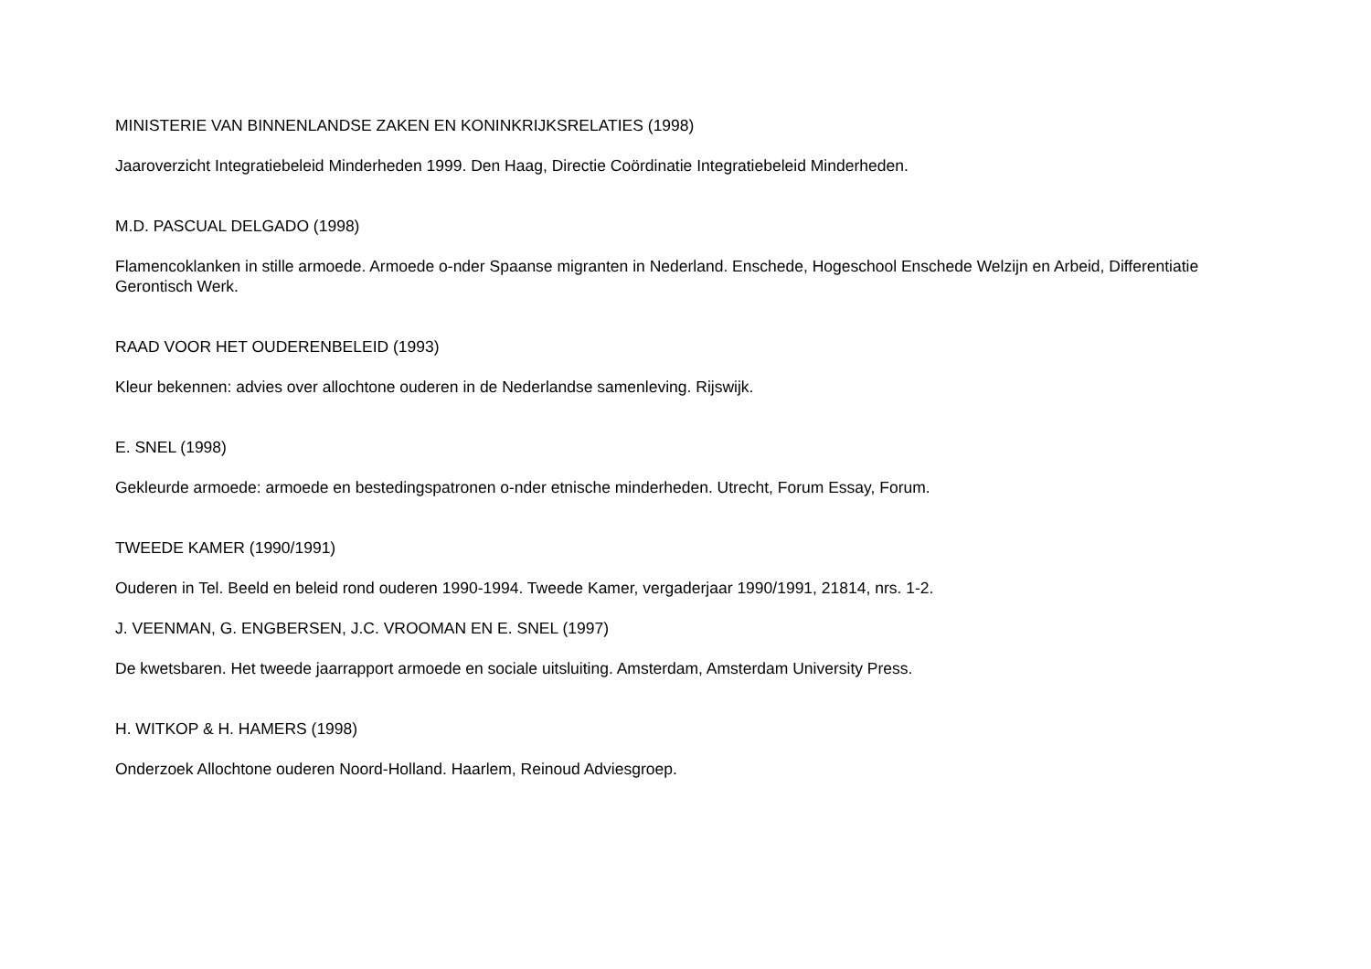MINISTERIE VAN BINNENLANDSE ZAKEN EN KONINKRIJKSRELATIES (1998)
Jaaroverzicht Integratiebeleid Minderheden 1999. Den Haag, Directie Coördinatie Integratiebeleid Minderheden.
M.D. PASCUAL DELGADO (1998)
Flamencoklanken in stille armoede. Armoede o-nder Spaanse migranten in Nederland. Enschede, Hogeschool Enschede Welzijn en Arbeid, Differentiatie Gerontisch Werk.
RAAD VOOR HET OUDERENBELEID (1993)
Kleur bekennen: advies over allochtone ouderen in de Nederlandse samenleving. Rijswijk.
E. SNEL (1998)
Gekleurde armoede: armoede en bestedingspatronen o-nder etnische minderheden. Utrecht, Forum Essay, Forum.
TWEEDE KAMER (1990/1991)
Ouderen in Tel. Beeld en beleid rond ouderen 1990-1994. Tweede Kamer, vergaderjaar 1990/1991, 21814, nrs. 1-2.
J. VEENMAN, G. ENGBERSEN, J.C. VROOMAN EN E. SNEL (1997)
De kwetsbaren. Het tweede jaarrapport armoede en sociale uitsluiting. Amsterdam, Amsterdam University Press.
H. WITKOP & H. HAMERS (1998)
Onderzoek Allochtone ouderen Noord-Holland. Haarlem, Reinoud Adviesgroep.